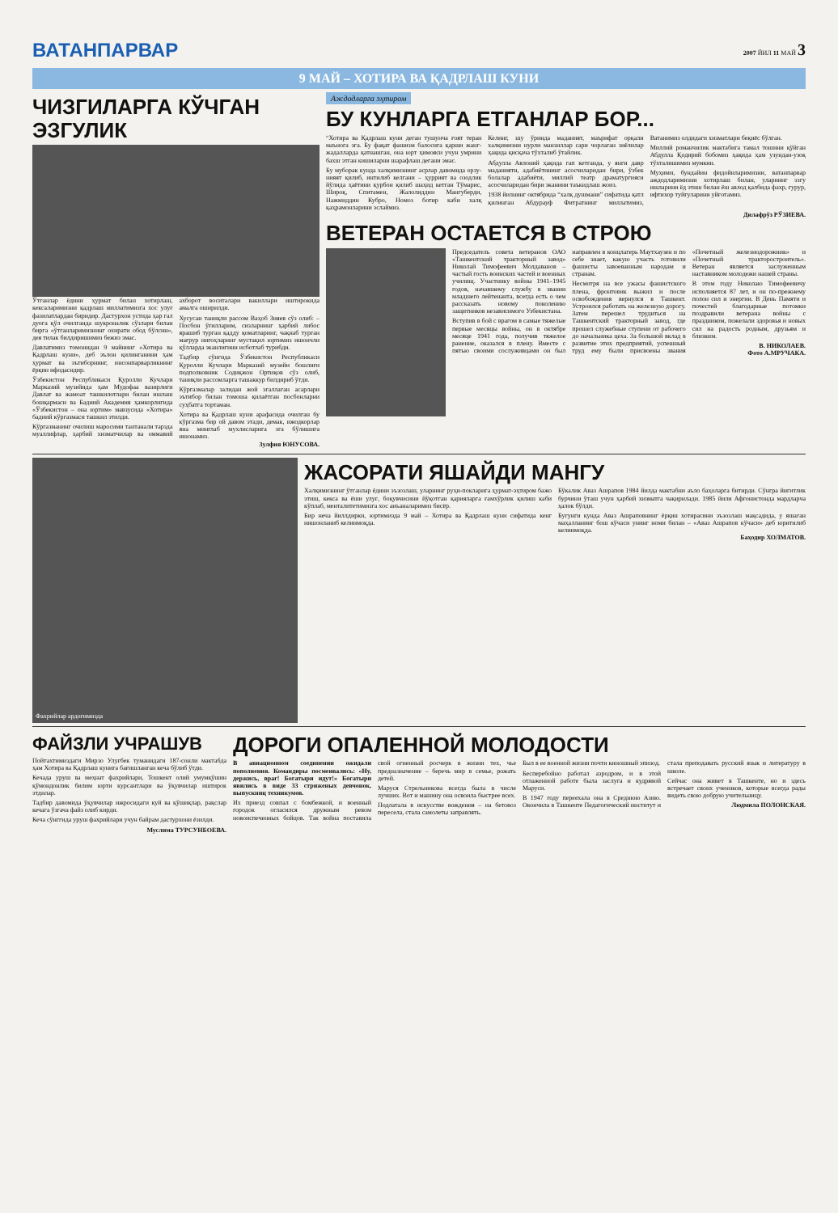ВАТАНПАРВАР 2007 ЙИЛ 11 МАЙ 3
9 МАЙ – ХОТИРА ВА ҚАДРЛАШ КУНИ
ЧИЗГИЛАРГА КЎЧГАН ЭЗГУЛИК
Ўтганлар ёдини ҳурмат билан хотирлаш, кексаларимизни қадрлаш миллатимизга хос улуғ фазилатлардан биридир. Дастурхон устида ҳар гал дуога қўл очилганда шукроналик сўзлари билан бирга «ўтганларимизнинг охирати обод бўлсин», дея тилак билдиришимиз бежиз эмас.
Давлатимиз томонидан 9 майнинг «Хотира ва Қадрлаш куни», деб эълон қилинганини ҳам ҳурмат ва эътиборнинг, инсонпарварликнинг ёрқин ифодасидир.
Ўзбекистон Республикаси Қуролли Кучлари Марказий музейида ҳам Мудофаа вазирлиги Давлат ва жамоат ташкилотлари билан ишлаш бошқармаси ва Бадиий Академия ҳамкорлигида «Ўзбекистон – она юртим» мавзусида «Хотира» бадиий кўргазмаси ташкил этилди.
Кўргазманинг очилиш маросими тантанали тарзда муаллифлар, ҳарбий хизматчилар ва оммавий ахборот воситалари вакиллари иштирокида амалга оширилди.
Хусусан таниқли рассом Ваҳоб Зияев сўз олиб: – Посбон ўғилларим, сизларнинг ҳарбий либос ярашиб турган қадду қоматларинг, чақнаб турган мағрур нигоҳларинг мустақил юртимиз ишончли қўлларда эканлигини исботлаб турибди.
Тадбир сўнгида Ўзбекистон Республикаси Қуролли Кучлари Марказий музейи бошлиғи подполковник Содиқжон Ортиқов сўз олиб, таниқли рассомларга ташаккур билдириб ўтди.
Кўргазмалар залидан жой эгаллаган асарлари эътибор билан томоша қилаётган посбонларни суҳбатга тортаман.
Хотира ва Қадрлаш куни арафасида очилган бу кўргазма бир ой давом этади, демак, ижодкорлар яна минглаб мухлисларига эга бўлишига ишонамиз.
Зулфия ЮНУСОВА.
Аждодларга эҳтиром
БУ КУНЛАРГА ЕТГАНЛАР БОР...
“Хотира ва Қадрлаш куни деган тушунча ғоят теран маънога эга. Бу фақат фашизм балосига қарши жанг-жадалларда қатнашган, она юрт ҳимояси учун умрини бахш этган кишиларни шарафлаш дегани эмас.
Бу муборак кунда халқимизнинг асрлар давомида орзу-нияят қилиб, интилиб келгани – ҳуррият ва озодлик йўлида ҳаётини қурбон қилиб шаҳид кетган Тўмарис, Широқ, Спитамен, Жалолиддин Мангуберди, Нажмиддин Кубро, Номоз ботир каби халқ қаҳрамонларини эслаймиз.
Келинг, шу ўринда маданият, маърифат орқали халқимизни нурли манзиллар сари чорлаган зиёлилар ҳақида қисқача тўхталиб ўтайлик.
Абдулла Авлоний ҳақида гап кетганда, у янги давр маданияти, адабиётининг асосчиларидан бири, ўзбек болалар адабиёти, миллий театр драматургияси асосчиларидан бири эканини таъкидлаш жоиз.
1938 йилнинг октябрида “халқ душмани” сифатида қатл қилинган Абдурауф Фитратнинг миллатимиз, Ватанимиз олдидаги хизматлари беқиёс бўлган.
Миллий романчилик мактабига тамал тошини қўйган Абдулла Қодирий бобомиз ҳақида ҳам узундан-узоқ тўхталишимиз мумкин.
Муҳими, бундайин фидойиларимизни, ватанпарвар аждодларимизни хотирлаш билан, уларнинг эзгу ишларини ёд этиш билан ёш авлод қалбида фахр, ғурур, ифтихор туйғуларини уйғотамиз.
Дилафрўз РЎЗИЕВА.
ВЕТЕРАН ОСТАЕТСЯ В СТРОЮ
Председатель совета ветеранов ОАО «Ташкентский тракторный завод» Николай Тимофеевич Молдаванов – частый гость воинских частей и военных училищ. Участнику войны 1941–1945 годов, начавшему службу в звании младшего лейтенанта, всегда есть о чем рассказать новому поколению защитников независимого Узбекистана.
Вступив в бой с врагом в самые тяжелые первые месяцы войны, он в октябре месяце 1941 года, получив тяжелое ранение, оказался в плену. Вместе с пятью своими сослуживцами он был направлен в концлагерь Маутхаузен и по себе знает, какую участь готовили фашисты завоеванным народам и странам.
Несмотря на все ужасы фашистского плена, фронтовик выжил и после освобождения вернулся в Ташкент. Устроился работать на железную дорогу. Затем перешел трудиться на Ташкентский тракторный завод, где прошел служебные ступени от рабочего до начальника цеха. За большой вклад в развитие этих предприятий, успешный труд ему были присвоены звания «Почетный железнодорожник» и «Почетный тракторостроитель». Ветеран является заслуженным наставником молодежи нашей страны.
В этом году Николаю Тимофеевичу исполняется 87 лет, и он по-прежнему полон сил и энергии. В День Памяти и почестей благодарные потомки поздравили ветерана войны с праздником, пожелали здоровья и новых сил на радость родным, друзьям и близким.
В. НИКОЛАЕВ.
Фото А.МРУЧАКА.
Фахрийлар ардоғимизда
ЖАСОРАТИ ЯШАЙДИ МАНГУ
Халқимизнинг ўтганлар ёдини эъзозлаш, уларнинг руҳи-покларига ҳурмат-эҳтиром бажо этиш, кекса ва ёши улуғ, боқувчисини йўқотган қарияларга ғамхўрлик қилиш каби кўплаб, менталитетимизга хос анъаналаримиз бисёр.
Бир неча йиллдирки, юртимизда 9 май – Хотира ва Қадрлаш куни сифатида кенг нишонланиб келинмоқда.
Бўкалик Аваз Ашрапов 1984 йилда мактабни аъло баҳоларга битирди. Сўнгра йигитлик бурчини ўташ учун ҳарбий хизматга чақирилади. 1985 йили Афғонистонда мардларча ҳалок бўлди.
Бугунги кунда Аваз Ашраповнинг ёрқин хотирасини эъзозлаш мақсадида, у яшаган маҳалланинг бош кўчаси унинг номи билан – «Аваз Ашрапов кўчаси» деб юритилиб келинмоқда.
Баҳодир ХОЛМАТОВ.
ФАЙЗЛИ УЧРАШУВ
Пойтахтимиздаги Мирзо Улуғбек туманидаги 187-сонли мактабда ҳам Хотира ва Қадрлаш кунига бағишланган кеча бўлиб ўтди.
Кечада уруш ва меҳнат фахрийлари, Тошкент олий умумқўшин қўмондонлик билим юрти курсантлари ва ўқувчилар иштирок этдилар.
Тадбир давомида ўқувчилар ижросидаги куй ва қўшиқлар, рақслар кечага ўзгача файз олиб кирди.
Кеча сўнггида уруш фахрийлари учун байрам дастурхони ёзилди.
Муслима ТУРСУНБОЕВА.
ДОРОГИ ОПАЛЕННОЙ МОЛОДОСТИ
В авиационном соединении ожидали пополнения. Командиры посмеивались: «Ну, держись, враг! Богатыри идут!» Богатыри явились в виде 33 стриженых девчонок, выпускниц техникумов.
Их приезд совпал с бомбежкой, и военный городок огласился дружным ревом новоиспеченных бойцов. Так война поставила свой огненный росчерк в жизни тех, чье предназначение – беречь мир в семье, рожать детей.
Маруся Стрельникова всегда была в числе лучших. Вот и машину она освоила быстрее всех.
Подлатала в искусстве вождения – на бетовоз пересела, стала самолеты заправлять.
Был в ее военной жизни почти киношный эпизод.
Бесперебойно работал аэродром, и в этой отлаженной работе была заслуга и кудрявой Маруси.
В 1947 году переехала она в Среднюю Азию. Окончила в Ташкенте Педагогический институт и стала преподавать русский язык и литературу в школе.
Сейчас она живет в Ташкенте, но и здесь встречает своих учеников, которые всегда рады видеть свою добрую учительницу.
Людмила ПОЛОНСКАЯ.